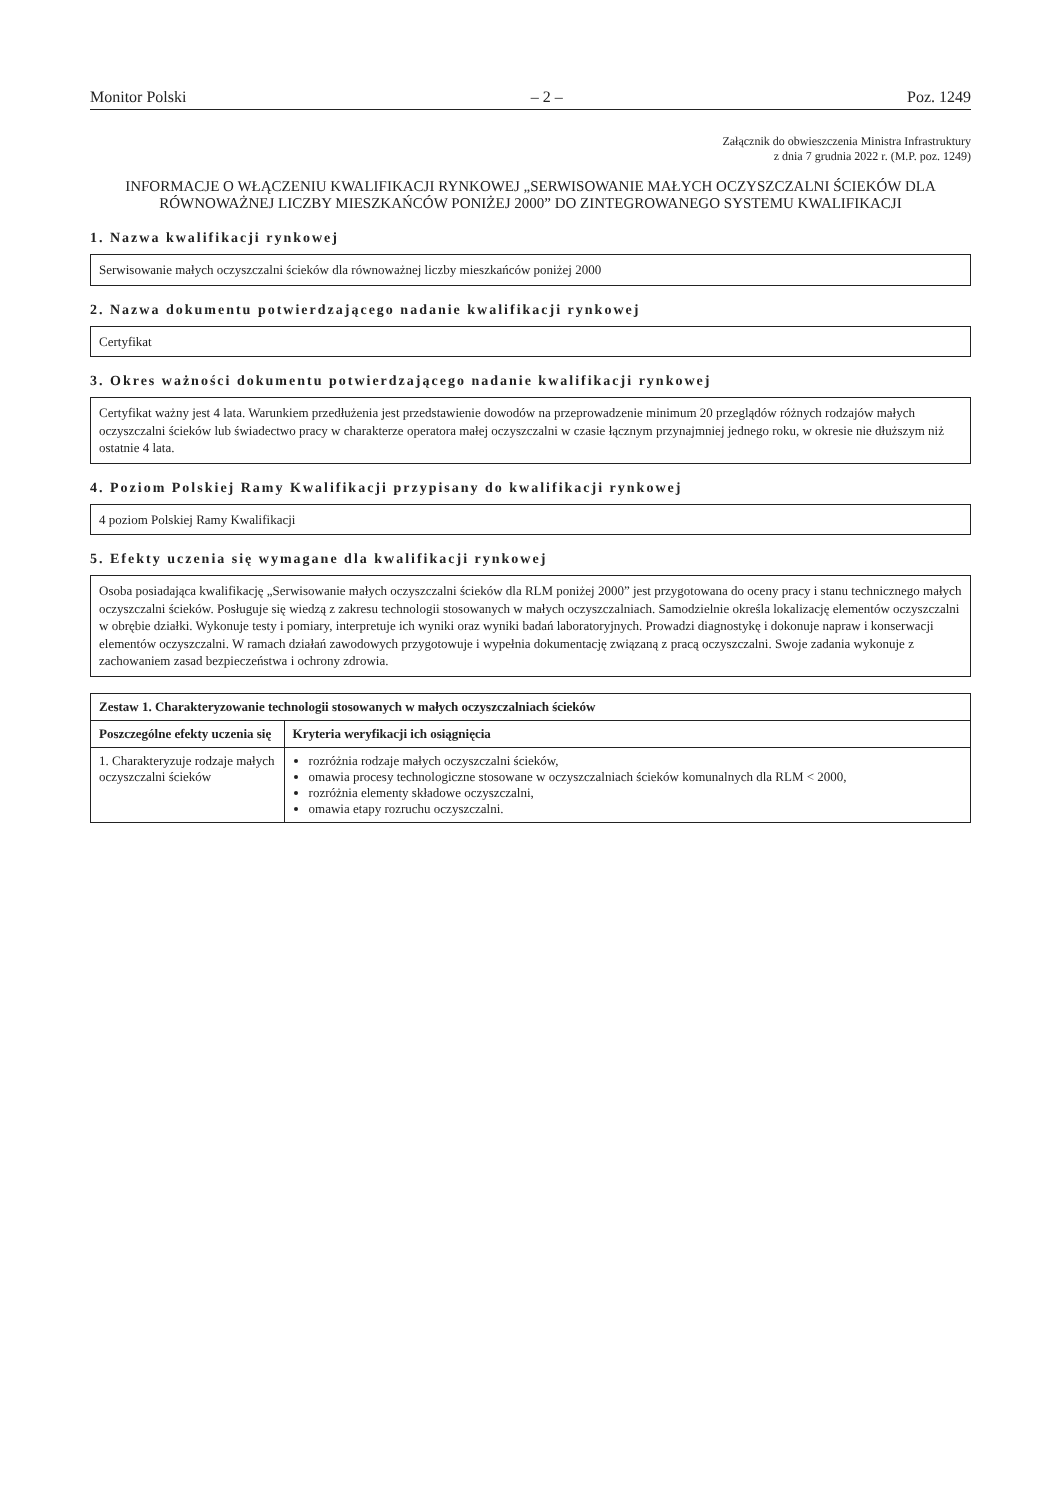Monitor Polski – 2 – Poz. 1249
Załącznik do obwieszczenia Ministra Infrastruktury
z dnia 7 grudnia 2022 r. (M.P. poz. 1249)
INFORMACJE O WŁĄCZENIU KWALIFIKACJI RYNKOWEJ „SERWISOWANIE MAŁYCH OCZYSZCZALNI ŚCIEKÓW DLA RÓWNOWAŻNEJ LICZBY MIESZKAŃCÓW PONIŻEJ 2000” DO ZINTEGROWANEGO SYSTEMU KWALIFIKACJI
1. Nazwa kwalifikacji rynkowej
Serwisowanie małych oczyszczalni ścieków dla równoważnej liczby mieszkańców poniżej 2000
2. Nazwa dokumentu potwierdzającego nadanie kwalifikacji rynkowej
Certyfikat
3. Okres ważności dokumentu potwierdzającego nadanie kwalifikacji rynkowej
Certyfikat ważny jest 4 lata. Warunkiem przedłużenia jest przedstawienie dowodów na przeprowadzenie minimum 20 przeglądów różnych rodzajów małych oczyszczalni ścieków lub świadectwo pracy w charakterze operatora małej oczyszczalni w czasie łącznym przynajmniej jednego roku, w okresie nie dłuższym niż ostatnie 4 lata.
4. Poziom Polskiej Ramy Kwalifikacji przypisany do kwalifikacji rynkowej
4 poziom Polskiej Ramy Kwalifikacji
5. Efekty uczenia się wymagane dla kwalifikacji rynkowej
Osoba posiadająca kwalifikację „Serwisowanie małych oczyszczalni ścieków dla RLM poniżej 2000” jest przygotowana do oceny pracy i stanu technicznego małych oczyszczalni ścieków. Posługuje się wiedzą z zakresu technologii stosowanych w małych oczyszczalniach. Samodzielnie określa lokalizację elementów oczyszczalni w obrębie działki. Wykonuje testy i pomiary, interpretuje ich wyniki oraz wyniki badań laboratoryjnych. Prowadzi diagnostykę i dokonuje napraw i konserwacji elementów oczyszczalni. W ramach działań zawodowych przygotowuje i wypełnia dokumentację związaną z pracą oczyszczalni. Swoje zadania wykonuje z zachowaniem zasad bezpieczeństwa i ochrony zdrowia.
| Zestaw 1. Charakteryzowanie technologii stosowanych w małych oczyszczalniach ścieków | |
| --- | --- |
| Poszczególne efekty uczenia się | Kryteria weryfikacji ich osiągnięcia |
| 1. Charakteryzuje rodzaje małych oczyszczalni ścieków | rozróżnia rodzaje małych oczyszczalni ścieków, omawia procesy technologiczne stosowane w oczyszczalniach ścieków komunalnych dla RLM < 2000, rozróżnia elementy składowe oczyszczalni, omawia etapy rozruchu oczyszczalni. |